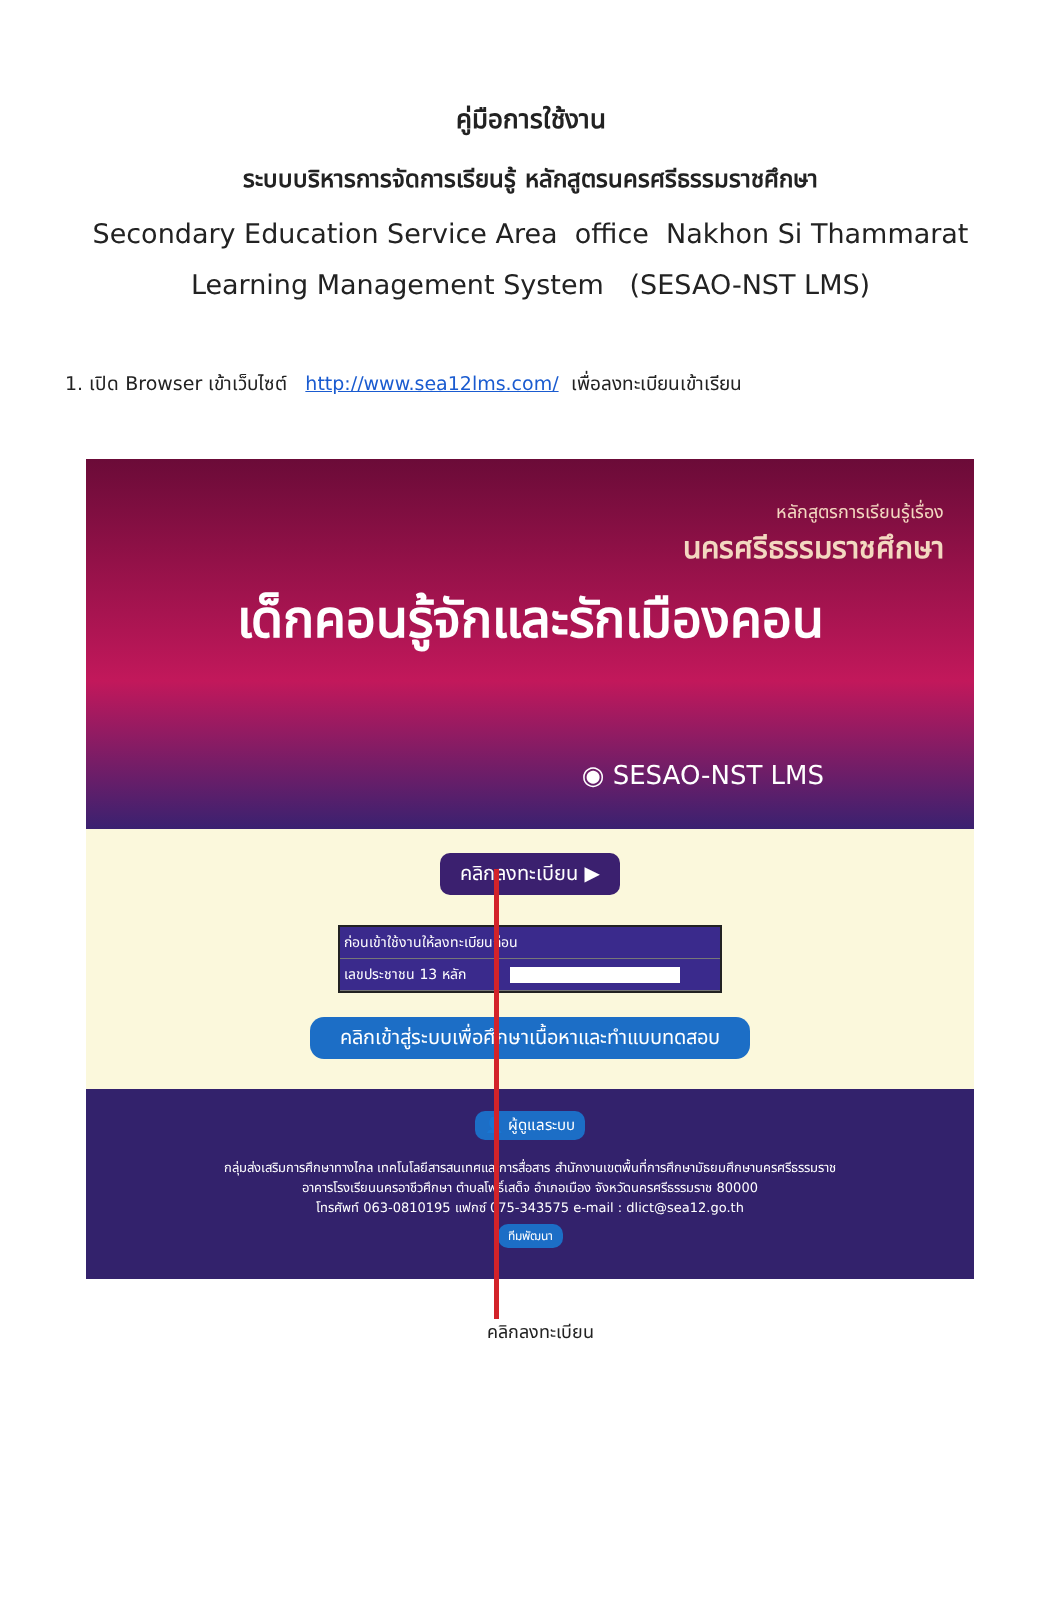คู่มือการใช้งาน
ระบบบริหารการจัดการเรียนรู้ หลักสูตรนครศรีธรรมราชศึกษา
Secondary Education Service Area office Nakhon Si Thammarat
Learning Management System (SESAO-NST LMS)
1. เปิด Browser เข้าเว็บไซต์ http://www.sea12lms.com/ เพื่อลงทะเบียนเข้าเรียน
หลักสูตรการเรียนรู้เรื่อง
นครศรีธรรมราชศึกษา
เด็กคอนรู้จักและรักเมืองคอน
◉ SESAO-NST LMS
คลิกลงทะเบียน ▶
ก่อนเข้าใช้งานให้ลงทะเบียนก่อน
เลขประชาชน 13 หลัก
คลิกเข้าสู่ระบบเพื่อศึกษาเนื้อหาและทำแบบทดสอบ
👤 ผู้ดูแลระบบ
กลุ่มส่งเสริมการศึกษาทางไกล เทคโนโลยีสารสนเทศและการสื่อสาร สำนักงานเขตพื้นที่การศึกษามัธยมศึกษานครศรีธรรมราช
อาคารโรงเรียนนครอาชีวศึกษา ตำบลโพธิ์เสด็จ อำเภอเมือง จังหวัดนครศรีธรรมราช 80000
โทรศัพท์ 063-0810195 แฟกซ์ 075-343575 e-mail : dlict@sea12.go.th
ทีมพัฒนา
คลิกลงทะเบียน